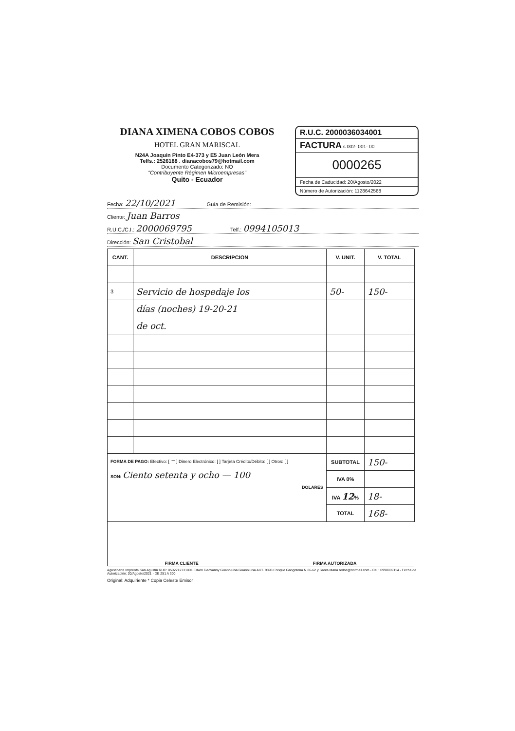DIANA XIMENA COBOS COBOS
HOTEL GRAN MARISCAL
N24A Joaquin Pinto E4-373 y E5 Juan León Mera
Telfs.: 2526188 . dianacobos79@hotmail.com
Documento Categorizado: NO
"Contribuyente Régimen Microempresas"
Quito - Ecuador
R.U.C. 2000036034001
FACTURA s 002- 001- 00
0000265
Fecha de Caducidad: 20/Agosto/2022
Número de Autorización: 1128642568
Fecha: 22/10/2021 Guía de Remisión:
Cliente: Juan Barros
R.U.C./C.I.: 2000069795 Telf.: 0994105013
Dirección: San Cristobal
| CANT. | DESCRIPCION | V. UNIT. | V. TOTAL |
| --- | --- | --- | --- |
| 3 | Servicio de hospedaje los | 50- | 150- |
| | días (noches) 19-20-21 | | |
| | de oct. | | |
| FORMA DE PAGO: Efectivo: [ – ] Dinero Electrónico: [ ] Tarjeta Crédito/Débito: [ ] Otros: [ ] SON: Ciento setenta y ocho — 100 DOLARES | | SUBTOTAL | 150- |
| | | IVA 0% | |
| | | IVA 12 % | 18- |
| | | TOTAL | 168- |
FIRMA CLIENTE FIRMA AUTORIZADA
Agustinarte Imprenta San Agustin RUC: 0502212731001 Edwin Geovanny Guanoluisa Guanoluisa AUT. 9898 Enrique Gangotena N 26-62 y Santa Maria redse@hotmail.com - Cel.: 0998009114 - Fecha de Autorización: 20/Agosto/2021 - DE 251 A 300.
Original: Adquiriente * Copia Celeste Emisor